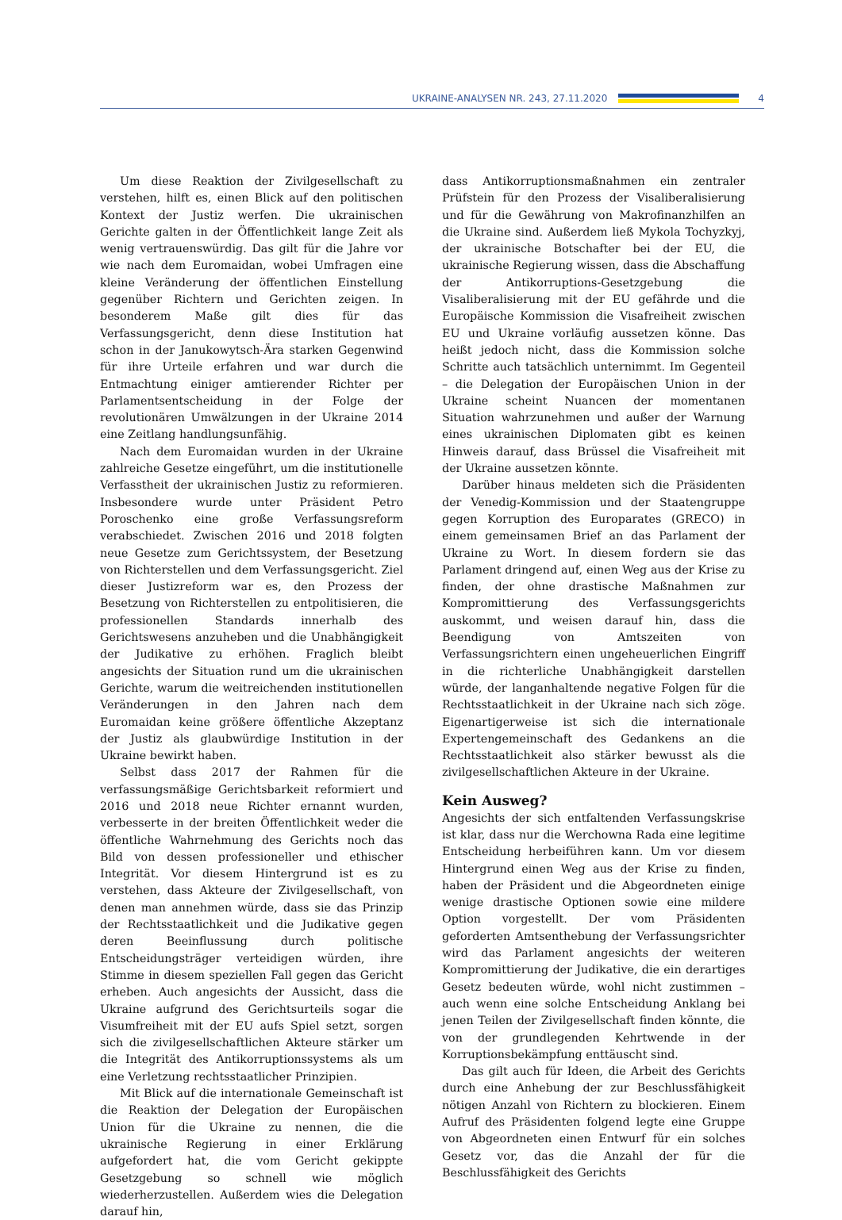UKRAINE-ANALYSEN NR. 243, 27.11.2020 4
Um diese Reaktion der Zivilgesellschaft zu verstehen, hilft es, einen Blick auf den politischen Kontext der Justiz werfen. Die ukrainischen Gerichte galten in der Öffentlichkeit lange Zeit als wenig vertrauenswürdig. Das gilt für die Jahre vor wie nach dem Euromaidan, wobei Umfragen eine kleine Veränderung der öffentlichen Einstellung gegenüber Richtern und Gerichten zeigen. In besonderem Maße gilt dies für das Verfassungsgericht, denn diese Institution hat schon in der Janukowytsch-Ära starken Gegenwind für ihre Urteile erfahren und war durch die Entmachtung einiger amtierender Richter per Parlamentsentscheidung in der Folge der revolutionären Umwälzungen in der Ukraine 2014 eine Zeitlang handlungsunfähig.
Nach dem Euromaidan wurden in der Ukraine zahlreiche Gesetze eingeführt, um die institutionelle Verfasstheit der ukrainischen Justiz zu reformieren. Insbesondere wurde unter Präsident Petro Poroschenko eine große Verfassungsreform verabschiedet. Zwischen 2016 und 2018 folgten neue Gesetze zum Gerichtssystem, der Besetzung von Richterstellen und dem Verfassungsgericht. Ziel dieser Justizreform war es, den Prozess der Besetzung von Richterstellen zu entpolitisieren, die professionellen Standards innerhalb des Gerichtswesens anzuheben und die Unabhängigkeit der Judikative zu erhöhen. Fraglich bleibt angesichts der Situation rund um die ukrainischen Gerichte, warum die weitreichenden institutionellen Veränderungen in den Jahren nach dem Euromaidan keine größere öffentliche Akzeptanz der Justiz als glaubwürdige Institution in der Ukraine bewirkt haben.
Selbst dass 2017 der Rahmen für die verfassungsmäßige Gerichtsbarkeit reformiert und 2016 und 2018 neue Richter ernannt wurden, verbesserte in der breiten Öffentlichkeit weder die öffentliche Wahrnehmung des Gerichts noch das Bild von dessen professioneller und ethischer Integrität. Vor diesem Hintergrund ist es zu verstehen, dass Akteure der Zivilgesellschaft, von denen man annehmen würde, dass sie das Prinzip der Rechtsstaatlichkeit und die Judikative gegen deren Beeinflussung durch politische Entscheidungsträger verteidigen würden, ihre Stimme in diesem speziellen Fall gegen das Gericht erheben. Auch angesichts der Aussicht, dass die Ukraine aufgrund des Gerichtsurteils sogar die Visumfreiheit mit der EU aufs Spiel setzt, sorgen sich die zivilgesellschaftlichen Akteure stärker um die Integrität des Antikorruptionssystems als um eine Verletzung rechtsstaatlicher Prinzipien.
Mit Blick auf die internationale Gemeinschaft ist die Reaktion der Delegation der Europäischen Union für die Ukraine zu nennen, die die ukrainische Regierung in einer Erklärung aufgefordert hat, die vom Gericht gekippte Gesetzgebung so schnell wie möglich wiederherzustellen. Außerdem wies die Delegation darauf hin,
dass Antikorruptionsmaßnahmen ein zentraler Prüfstein für den Prozess der Visaliberalisierung und für die Gewährung von Makrofinanzhilfen an die Ukraine sind. Außerdem ließ Mykola Tochyzkyj, der ukrainische Botschafter bei der EU, die ukrainische Regierung wissen, dass die Abschaffung der Antikorruptions-Gesetzgebung die Visaliberalisierung mit der EU gefährde und die Europäische Kommission die Visafreiheit zwischen EU und Ukraine vorläufig aussetzen könne. Das heißt jedoch nicht, dass die Kommission solche Schritte auch tatsächlich unternimmt. Im Gegenteil – die Delegation der Europäischen Union in der Ukraine scheint Nuancen der momentanen Situation wahrzunehmen und außer der Warnung eines ukrainischen Diplomaten gibt es keinen Hinweis darauf, dass Brüssel die Visafreiheit mit der Ukraine aussetzen könnte.
Darüber hinaus meldeten sich die Präsidenten der Venedig-Kommission und der Staatengruppe gegen Korruption des Europarates (GRECO) in einem gemeinsamen Brief an das Parlament der Ukraine zu Wort. In diesem fordern sie das Parlament dringend auf, einen Weg aus der Krise zu finden, der ohne drastische Maßnahmen zur Kompromittierung des Verfassungsgerichts auskommt, und weisen darauf hin, dass die Beendigung von Amtszeiten von Verfassungsrichtern einen ungeheuerlichen Eingriff in die richterliche Unabhängigkeit darstellen würde, der langanhaltende negative Folgen für die Rechtsstaatlichkeit in der Ukraine nach sich zöge. Eigenartigerweise ist sich die internationale Expertengemeinschaft des Gedankens an die Rechtsstaatlichkeit also stärker bewusst als die zivilgesellschaftlichen Akteure in der Ukraine.
Kein Ausweg?
Angesichts der sich entfaltenden Verfassungskrise ist klar, dass nur die Werchowna Rada eine legitime Entscheidung herbeiführen kann. Um vor diesem Hintergrund einen Weg aus der Krise zu finden, haben der Präsident und die Abgeordneten einige wenige drastische Optionen sowie eine mildere Option vorgestellt. Der vom Präsidenten geforderten Amtsenthebung der Verfassungsrichter wird das Parlament angesichts der weiteren Kompromittierung der Judikative, die ein derartiges Gesetz bedeuten würde, wohl nicht zustimmen – auch wenn eine solche Entscheidung Anklang bei jenen Teilen der Zivilgesellschaft finden könnte, die von der grundlegenden Kehrtwende in der Korruptionsbekämpfung enttäuscht sind.
Das gilt auch für Ideen, die Arbeit des Gerichts durch eine Anhebung der zur Beschlussfähigkeit nötigen Anzahl von Richtern zu blockieren. Einem Aufruf des Präsidenten folgend legte eine Gruppe von Abgeordneten einen Entwurf für ein solches Gesetz vor, das die Anzahl der für die Beschlussfähigkeit des Gerichts